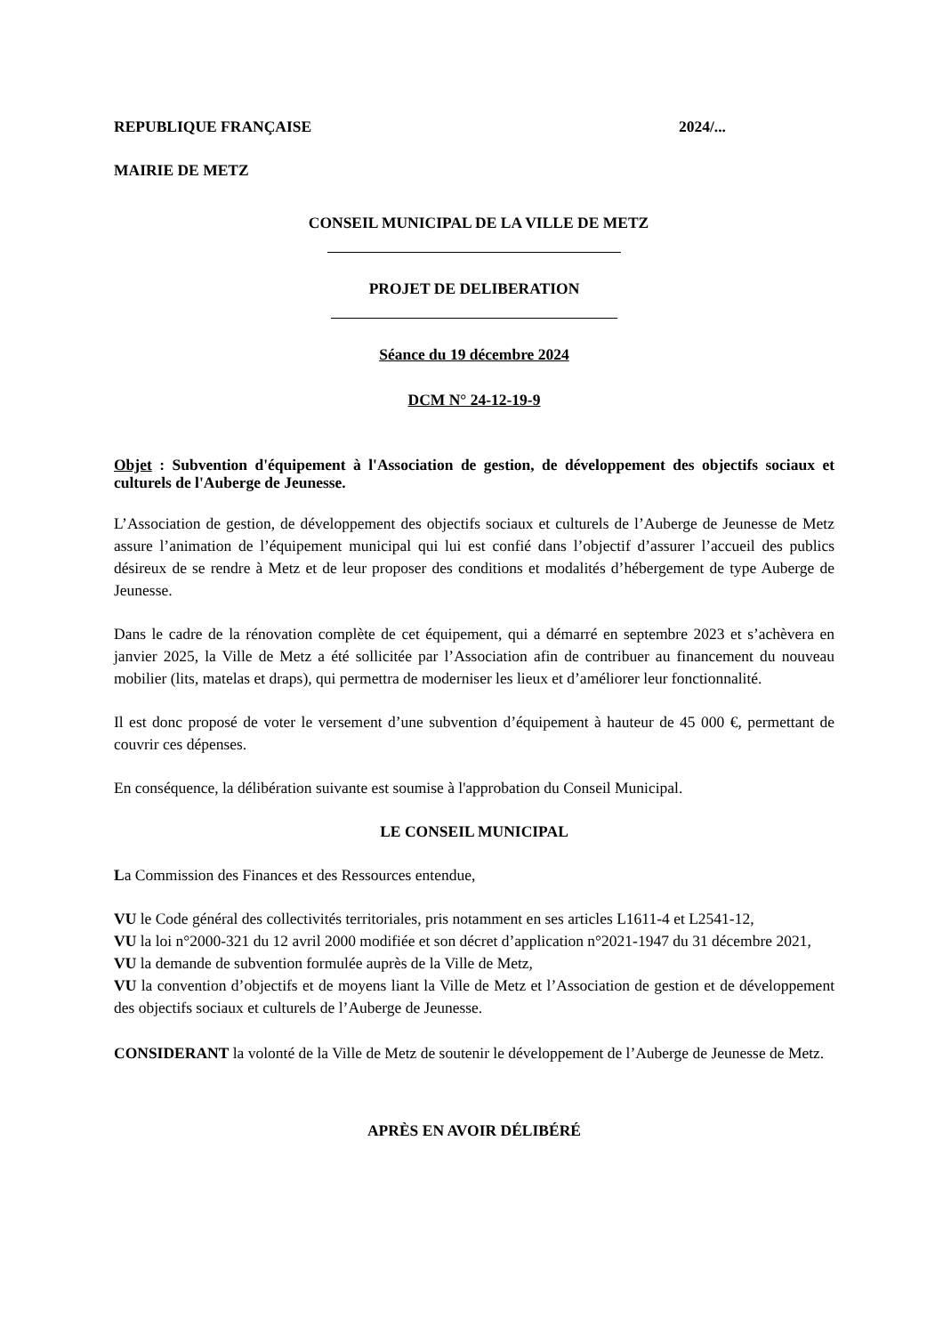REPUBLIQUE FRANÇAISE 2024/...
MAIRIE DE METZ
CONSEIL MUNICIPAL DE LA VILLE DE METZ
PROJET DE DELIBERATION
Séance du 19 décembre 2024
DCM N° 24-12-19-9
Objet : Subvention d'équipement à l'Association de gestion, de développement des objectifs sociaux et culturels de l'Auberge de Jeunesse.
L’Association de gestion, de développement des objectifs sociaux et culturels de l’Auberge de Jeunesse de Metz assure l’animation de l’équipement municipal qui lui est confié dans l’objectif d’assurer l’accueil des publics désireux de se rendre à Metz et de leur proposer des conditions et modalités d’hébergement de type Auberge de Jeunesse.
Dans le cadre de la rénovation complète de cet équipement, qui a démarré en septembre 2023 et s’achèvera en janvier 2025, la Ville de Metz a été sollicitée par l’Association afin de contribuer au financement du nouveau mobilier (lits, matelas et draps), qui permettra de moderniser les lieux et d’améliorer leur fonctionnalité.
Il est donc proposé de voter le versement d’une subvention d’équipement à hauteur de 45 000 €, permettant de couvrir ces dépenses.
En conséquence, la délibération suivante est soumise à l'approbation du Conseil Municipal.
LE CONSEIL MUNICIPAL
La Commission des Finances et des Ressources entendue,
VU le Code général des collectivités territoriales, pris notamment en ses articles L1611-4 et L2541-12,
VU la loi n°2000-321 du 12 avril 2000 modifiée et son décret d’application n°2021-1947 du 31 décembre 2021,
VU la demande de subvention formulée auprès de la Ville de Metz,
VU la convention d’objectifs et de moyens liant la Ville de Metz et l’Association de gestion et de développement des objectifs sociaux et culturels de l’Auberge de Jeunesse.
CONSIDERANT la volonté de la Ville de Metz de soutenir le développement de l’Auberge de Jeunesse de Metz.
APRÈS EN AVOIR DÉLIBÉRÉ